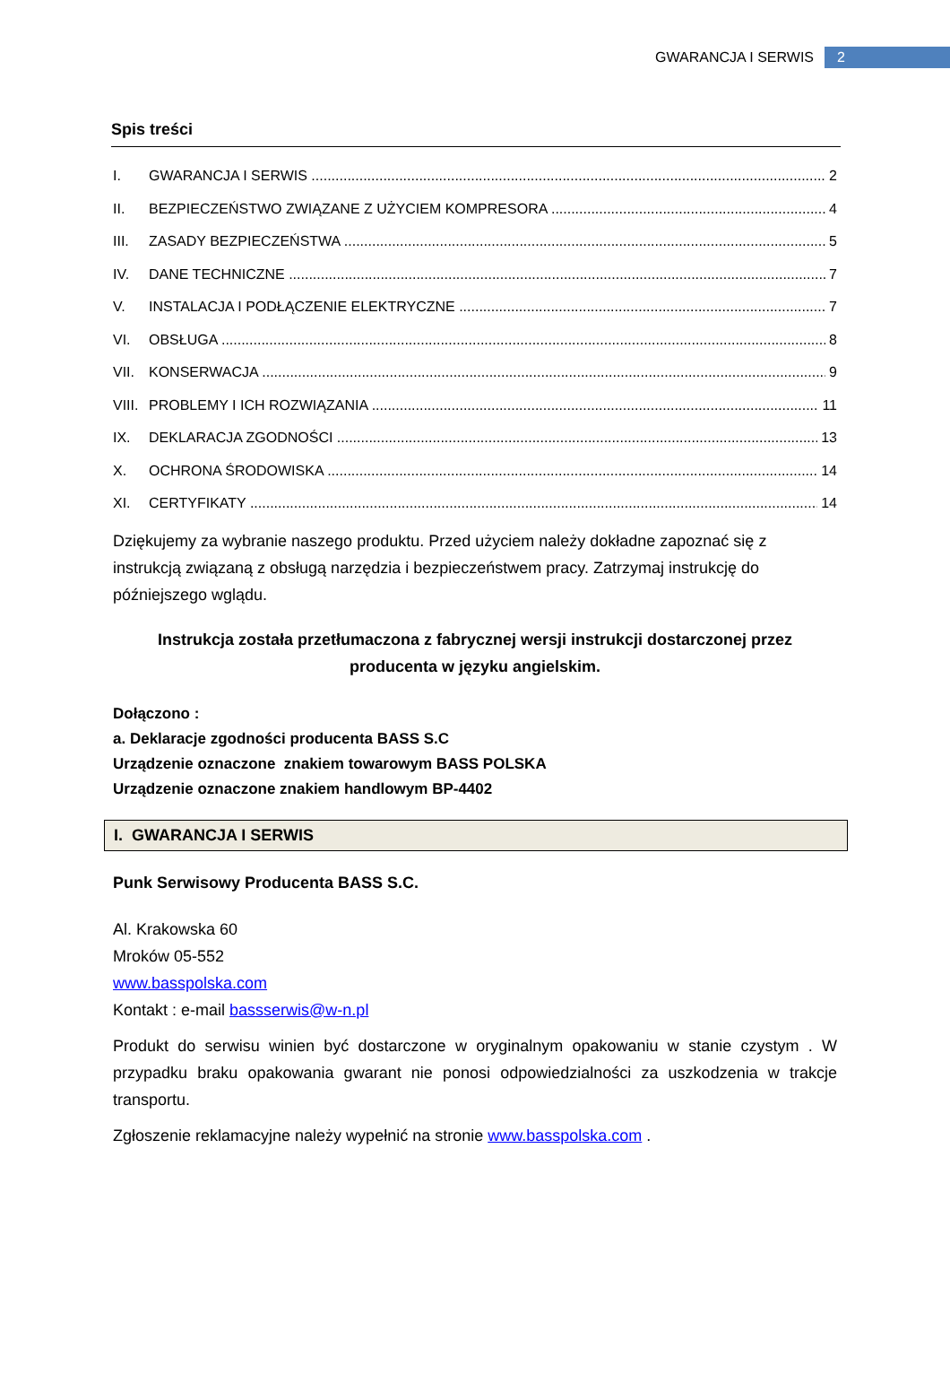GWARANCJA I SERWIS 2
Spis treści
I. GWARANCJA I SERWIS 2
II. BEZPIECZEŃSTWO ZWIĄZANE Z UŻYCIEM KOMPRESORA 4
III. ZASADY BEZPIECZEŃSTWA 5
IV. DANE TECHNICZNE 7
V. INSTALACJA I PODŁĄCZENIE ELEKTRYCZNE 7
VI. OBSŁUGA 8
VII. KONSERWACJA 9
VIII. PROBLEMY I ICH ROZWIĄZANIA 11
IX. DEKLARACJA ZGODNOŚCI 13
X. OCHRONA ŚRODOWISKA 14
XI. CERTYFIKATY 14
Dziękujemy za wybranie naszego produktu. Przed użyciem należy dokładne zapoznać się z instrukcją związaną z obsługą narzędzia i bezpieczeństwem pracy. Zatrzymaj instrukcję do późniejszego wglądu.
Instrukcja została przetłumaczona z fabrycznej wersji instrukcji dostarczonej przez producenta w języku angielskim.
Dołączono :
a. Deklaracje zgodności producenta BASS S.C
Urządzenie oznaczone znakiem towarowym BASS POLSKA
Urządzenie oznaczone znakiem handlowym BP-4402
I. GWARANCJA I SERWIS
Punk Serwisowy Producenta BASS S.C.
Al. Krakowska 60
Mroków 05-552
www.basspolska.com
Kontakt : e-mail bassserwis@w-n.pl
Produkt do serwisu winien być dostarczone w oryginalnym opakowaniu w stanie czystym . W przypadku braku opakowania gwarant nie ponosi odpowiedzialności za uszkodzenia w trakcje transportu.
Zgłoszenie reklamacyjne należy wypełnić na stronie www.basspolska.com .